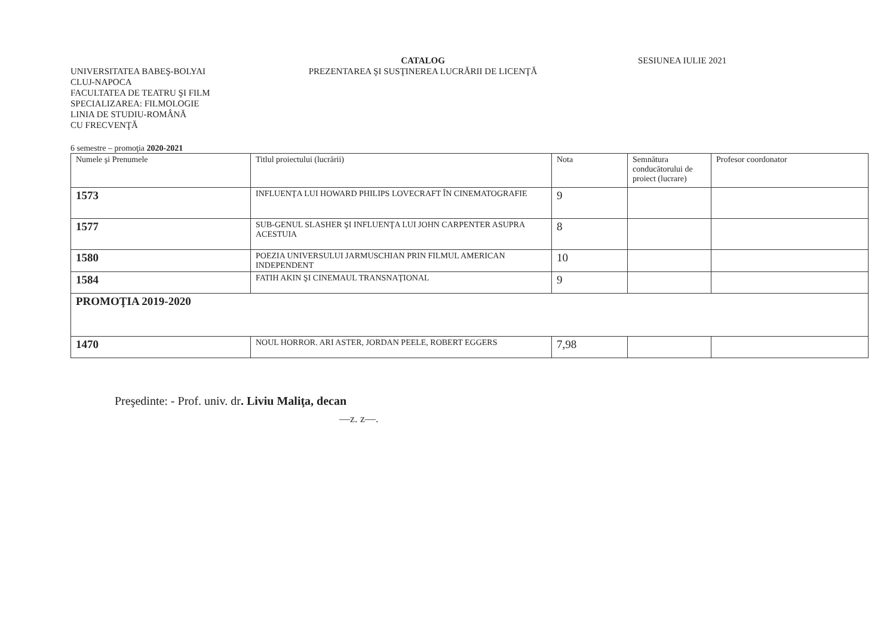UNIVERSITATEA BABEŞ-BOLYAI
CLUJ-NAPOCA
FACULTATEA DE TEATRU ŞI FILM
SPECIALIZAREA: FILMOLOGIE
LINIA DE STUDIU-ROMÂNĂ
CU FRECVENŢĂ
CATALOG
PREZENTAREA ŞI SUSŢINEREA LUCRĂRII DE LICENŢĂ
SESIUNEA IULIE 2021
6 semestre – promoţia 2020-2021
| Numele şi Prenumele | Titlul proiectului (lucrării) | Nota | Semnătura conducătorului de proiect (lucrare) | Profesor coordonator |
| --- | --- | --- | --- | --- |
| 1573 | INFLUENŢA LUI HOWARD PHILIPS LOVECRAFT ÎN CINEMATOGRAFIE | 9 | | |
| 1577 | SUB-GENUL SLASHER ŞI INFLUENŢA LUI JOHN CARPENTER ASUPRA ACESTUIA | 8 | | |
| 1580 | POEZIA UNIVERSULUI JARMUSCHIAN PRIN FILMUL AMERICAN INDEPENDENT | 10 | | |
| 1584 | FATIH AKIN ŞI CINEMAUL TRANSNAŢIONAL | 9 | | |
| PROMOŢIA 2019-2020 | | | | |
| 1470 | NOUL HORROR. ARI ASTER, JORDAN PEELE, ROBERT EGGERS | 7,98 | | |
Preşedinte: - Prof. univ. dr. Liviu Maliţa, decan
—⁠z. z—.